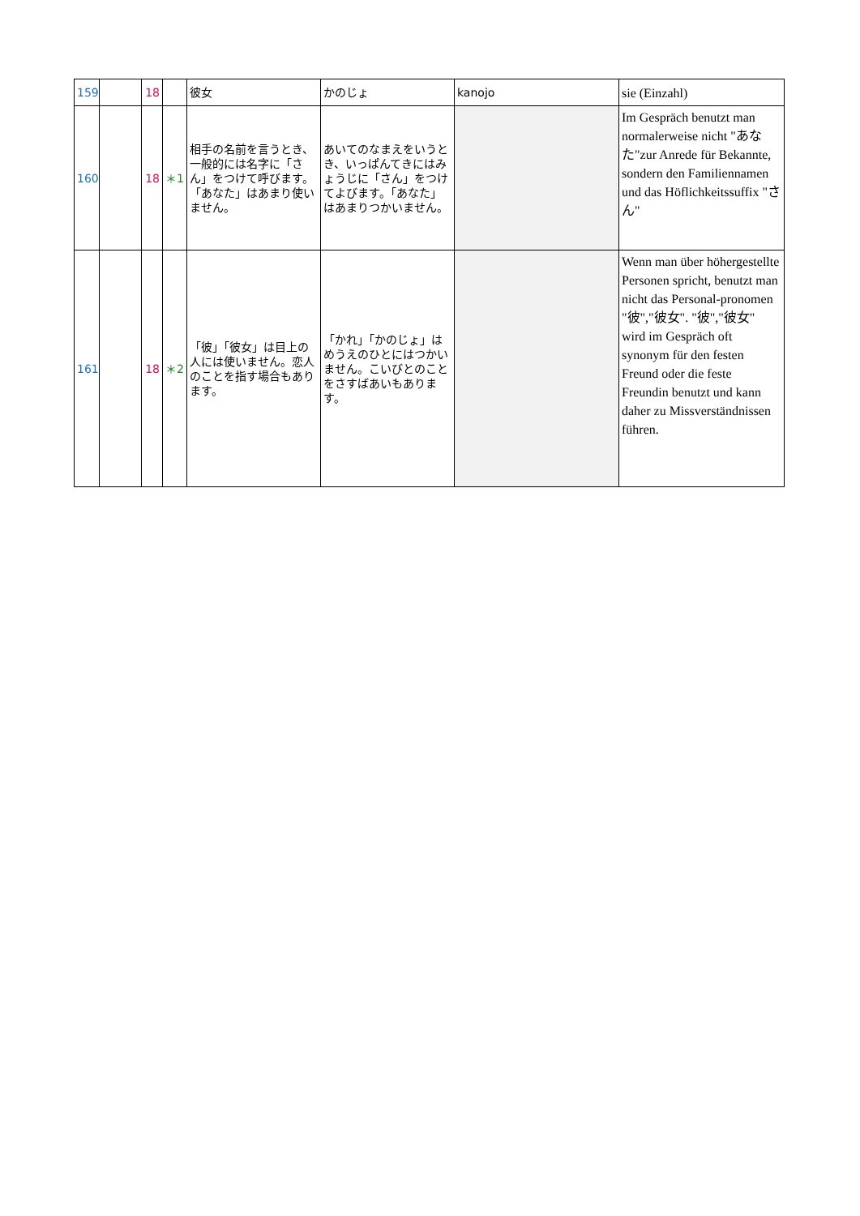| 159 | | 18 | | 彼女 | かのじょ | kanojo | sie (Einzahl) |
| 160 | | 18 | ＊1 | 相手の名前を言うとき、一般的には名字に「さん」をつけて呼びます。「あなた」はあまり使いません。 | あいてのなまえをいうとき、いっぱんてきにはみょうじに「さん」をつけてよびます。「あなた」はあまりつかいません。 | | Im Gespräch benutzt man normalerweise nicht "あなた"zur Anrede für Bekannte, sondern den Familiennamen und das Höflichkeitssuffix "さん" |
| 161 | | 18 | ＊2 | 「彼」「彼女」は目上の人には使いません。恋人のことを指す場合もあります。 | 「かれ」「かのじょ」はめうえのひとにはつかいません。こいびとのことをさすばあいもあります。 | | Wenn man über höhergestellte Personen spricht, benutzt man nicht das Personal-pronomen "彼","彼女". "彼","彼女" wird im Gespräch oft synonym für den festen Freund oder die feste Freundin benutzt und kann daher zu Missverständnissen führen. |